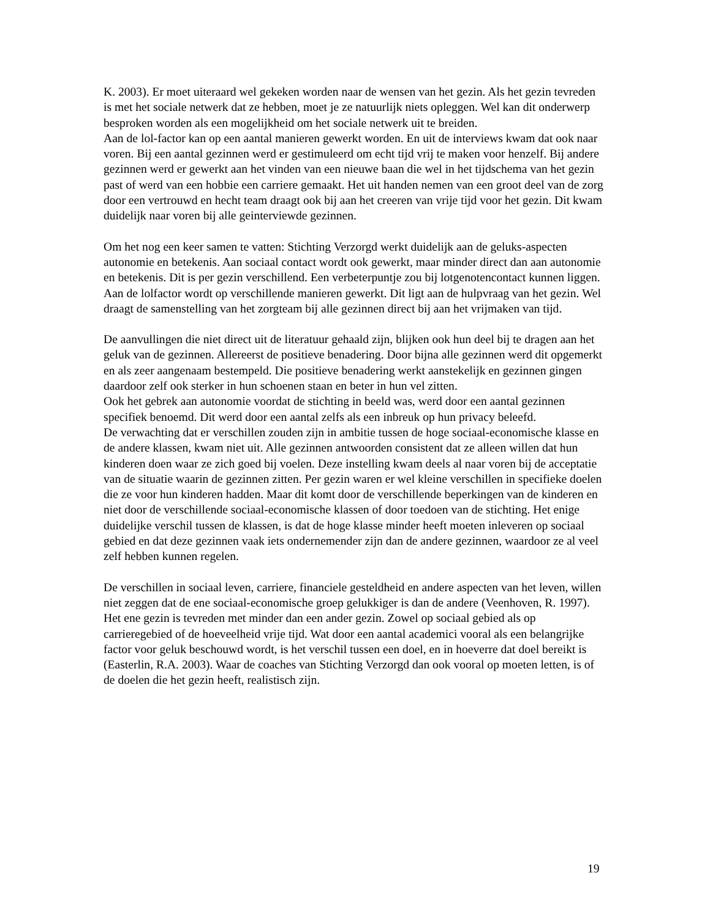K. 2003). Er moet uiteraard wel gekeken worden naar de wensen van het gezin. Als het gezin tevreden is met het sociale netwerk dat ze hebben, moet je ze natuurlijk niets opleggen. Wel kan dit onderwerp besproken worden als een mogelijkheid om het sociale netwerk uit te breiden.
Aan de lol-factor kan op een aantal manieren gewerkt worden. En uit de interviews kwam dat ook naar voren. Bij een aantal gezinnen werd er gestimuleerd om echt tijd vrij te maken voor henzelf. Bij andere gezinnen werd er gewerkt aan het vinden van een nieuwe baan die wel in het tijdschema van het gezin past of werd van een hobbie een carriere gemaakt. Het uit handen nemen van een groot deel van de zorg door een vertrouwd en hecht team draagt ook bij aan het creeren van vrije tijd voor het gezin. Dit kwam duidelijk naar voren bij alle geinterviewde gezinnen.
Om het nog een keer samen te vatten: Stichting Verzorgd werkt duidelijk aan de geluks-aspecten autonomie en betekenis. Aan sociaal contact wordt ook gewerkt, maar minder direct dan aan autonomie en betekenis. Dit is per gezin verschillend. Een verbeterpuntje zou bij lotgenotencontact kunnen liggen. Aan de lolfactor wordt op verschillende manieren gewerkt. Dit ligt aan de hulpvraag van het gezin. Wel draagt de samenstelling van het zorgteam bij alle gezinnen direct bij aan het vrijmaken van tijd.
De aanvullingen die niet direct uit de literatuur gehaald zijn, blijken ook hun deel bij te dragen aan het geluk van de gezinnen. Allereerst de positieve benadering. Door bijna alle gezinnen werd dit opgemerkt en als zeer aangenaam bestempeld. Die positieve benadering werkt aanstekelijk en gezinnen gingen daardoor zelf ook sterker in hun schoenen staan en beter in hun vel zitten.
Ook het gebrek aan autonomie voordat de stichting in beeld was, werd door een aantal gezinnen specifiek benoemd. Dit werd door een aantal zelfs als een inbreuk op hun privacy beleefd.
De verwachting dat er verschillen zouden zijn in ambitie tussen de hoge sociaal-economische klasse en de andere klassen, kwam niet uit. Alle gezinnen antwoorden consistent dat ze alleen willen dat hun kinderen doen waar ze zich goed bij voelen. Deze instelling kwam deels al naar voren bij de acceptatie van de situatie waarin de gezinnen zitten. Per gezin waren er wel kleine verschillen in specifieke doelen die ze voor hun kinderen hadden. Maar dit komt door de verschillende beperkingen van de kinderen en niet door de verschillende sociaal-economische klassen of door toedoen van de stichting. Het enige duidelijke verschil tussen de klassen, is dat de hoge klasse minder heeft moeten inleveren op sociaal gebied en dat deze gezinnen vaak iets ondernemender zijn dan de andere gezinnen, waardoor ze al veel zelf hebben kunnen regelen.
De verschillen in sociaal leven, carriere, financiele gesteldheid en andere aspecten van het leven, willen niet zeggen dat de ene sociaal-economische groep gelukkiger is dan de andere (Veenhoven, R. 1997). Het ene gezin is tevreden met minder dan een ander gezin. Zowel op sociaal gebied als op carrieregebied of de hoeveelheid vrije tijd. Wat door een aantal academici vooral als een belangrijke factor voor geluk beschouwd wordt, is het verschil tussen een doel, en in hoeverre dat doel bereikt is (Easterlin, R.A. 2003). Waar de coaches van Stichting Verzorgd dan ook vooral op moeten letten, is of de doelen die het gezin heeft, realistisch zijn.
19